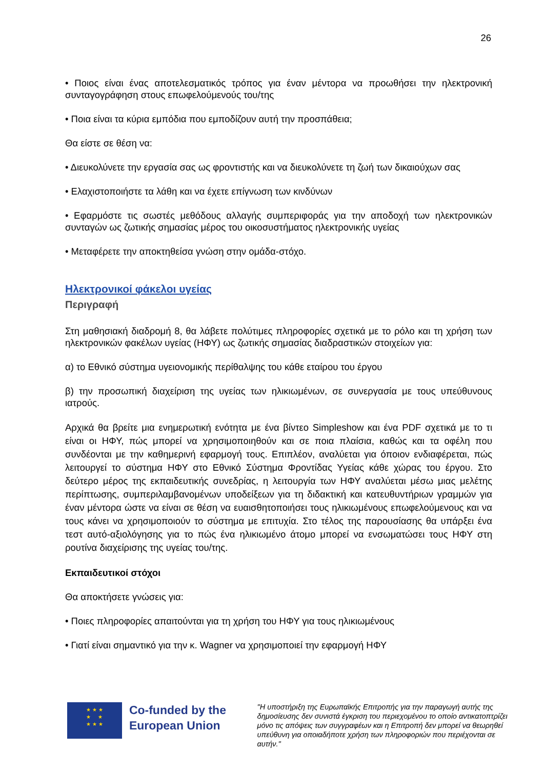26
• Ποιος είναι ένας αποτελεσματικός τρόπος για έναν μέντορα να προωθήσει την ηλεκτρονική συνταγογράφηση στους επωφελούμενούς του/της
• Ποια είναι τα κύρια εμπόδια που εμποδίζουν αυτή την προσπάθεια;
Θα είστε σε θέση να:
• Διευκολύνετε την εργασία σας ως φροντιστής και να διευκολύνετε τη ζωή των δικαιούχων σας
• Ελαχιστοποιήστε τα λάθη και να έχετε επίγνωση των κινδύνων
• Εφαρμόστε τις σωστές μεθόδους αλλαγής συμπεριφοράς για την αποδοχή των ηλεκτρονικών συνταγών ως ζωτικής σημασίας μέρος του οικοσυστήματος ηλεκτρονικής υγείας
• Μεταφέρετε την αποκτηθείσα γνώση στην ομάδα-στόχο.
Ηλεκτρονικοί φάκελοι υγείας
Περιγραφή
Στη μαθησιακή διαδρομή 8, θα λάβετε πολύτιμες πληροφορίες σχετικά με το ρόλο και τη χρήση των ηλεκτρονικών φακέλων υγείας (ΗΦΥ) ως ζωτικής σημασίας διαδραστικών στοιχείων για:
α) το Εθνικό σύστημα υγειονομικής περίθαλψης του κάθε εταίρου του έργου
β) την προσωπική διαχείριση της υγείας των ηλικιωμένων, σε συνεργασία με τους υπεύθυνους ιατρούς.
Αρχικά θα βρείτε μια ενημερωτική ενότητα με ένα βίντεο Simpleshow και ένα PDF σχετικά με το τι είναι οι ΗΦΥ, πώς μπορεί να χρησιμοποιηθούν και σε ποια πλαίσια, καθώς και τα οφέλη που συνδέονται με την καθημερινή εφαρμογή τους. Επιπλέον, αναλύεται για όποιον ενδιαφέρεται, πώς λειτουργεί το σύστημα ΗΦΥ στο Εθνικό Σύστημα Φροντίδας Υγείας κάθε χώρας του έργου. Στο δεύτερο μέρος της εκπαιδευτικής συνεδρίας, η λειτουργία των ΗΦΥ αναλύεται μέσω μιας μελέτης περίπτωσης, συμπεριλαμβανομένων υποδείξεων για τη διδακτική και κατευθυντήριων γραμμών για έναν μέντορα ώστε να είναι σε θέση να ευαισθητοποιήσει τους ηλικιωμένους επωφελούμενους και να τους κάνει να χρησιμοποιούν το σύστημα με επιτυχία. Στο τέλος της παρουσίασης θα υπάρξει ένα τεστ αυτό-αξιολόγησης για το πώς ένα ηλικιωμένο άτομο μπορεί να ενσωματώσει τους ΗΦΥ στη ρουτίνα διαχείρισης της υγείας του/της.
Εκπαιδευτικοί στόχοι
Θα αποκτήσετε γνώσεις για:
• Ποιες πληροφορίες απαιτούνται για τη χρήση του ΗΦΥ για τους ηλικιωμένους
• Γιατί είναι σημαντικό για την κ. Wagner να χρησιμοποιεί την εφαρμογή ΗΦΥ
★ ★ ★
★ ★
★ ★ ★
Co-funded by the European Union
"Η υποστήριξη της Ευρωπαϊκής Επιτροπής για την παραγωγή αυτής της δημοσίευσης δεν συνιστά έγκριση του περιεχομένου το οποίο αντικατοπτρίζει μόνο τις απόψεις των συγγραφέων και η Επιτροπή δεν μπορεί να θεωρηθεί υπεύθυνη για οποιαδήποτε χρήση των πληροφοριών που περιέχονται σε αυτήν."